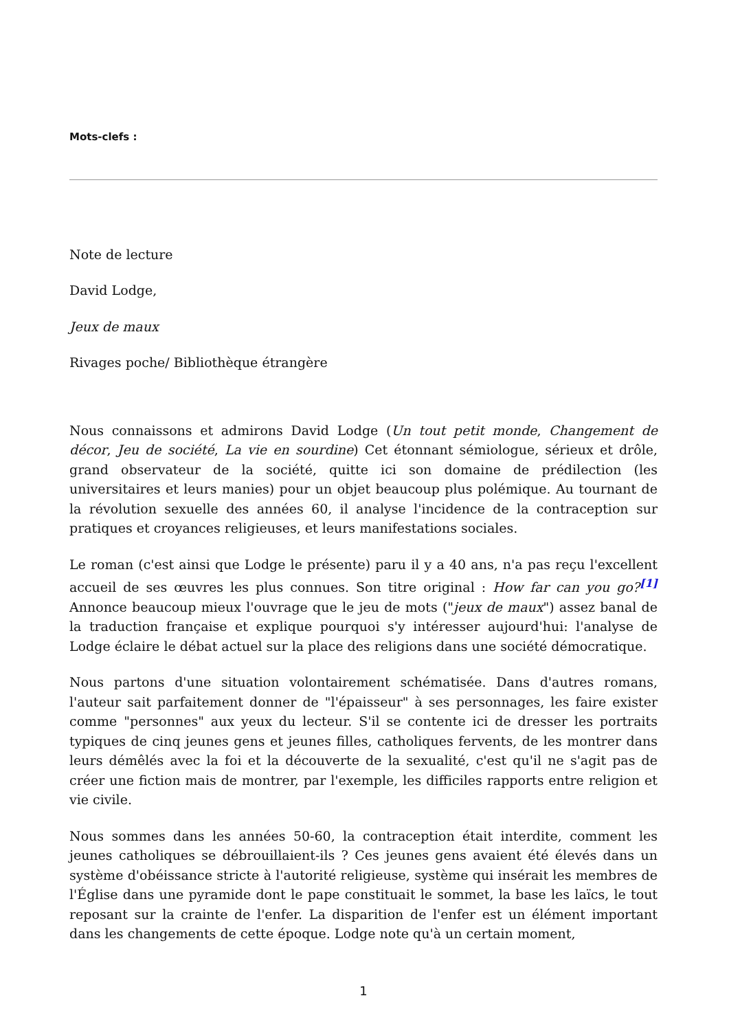Mots-clefs :
Note de lecture
David Lodge,
Jeux de maux
Rivages poche/ Bibliothèque étrangère
Nous connaissons et admirons David Lodge (Un tout petit monde, Changement de décor, Jeu de société, La vie en sourdine) Cet étonnant sémiologue, sérieux et drôle, grand observateur de la société, quitte ici son domaine de prédilection (les universitaires et leurs manies) pour un objet beaucoup plus polémique. Au tournant de la révolution sexuelle des années 60, il analyse l'incidence de la contraception sur pratiques et croyances religieuses, et leurs manifestations sociales.
Le roman (c'est ainsi que Lodge le présente) paru il y a 40 ans, n'a pas reçu l'excellent accueil de ses œuvres les plus connues. Son titre original : How far can you go?<sup>[1]</sup> Annonce beaucoup mieux l'ouvrage que le jeu de mots ("jeux de maux") assez banal de la traduction française et explique pourquoi s'y intéresser aujourd'hui: l'analyse de Lodge éclaire le débat actuel sur la place des religions dans une société démocratique.
Nous partons d'une situation volontairement schématisée. Dans d'autres romans, l'auteur sait parfaitement donner de "l'épaisseur" à ses personnages, les faire exister comme "personnes" aux yeux du lecteur. S'il se contente ici de dresser les portraits typiques de cinq jeunes gens et jeunes filles, catholiques fervents, de les montrer dans leurs démêlés avec la foi et la découverte de la sexualité, c'est qu'il ne s'agit pas de créer une fiction mais de montrer, par l'exemple, les difficiles rapports entre religion et vie civile.
Nous sommes dans les années 50-60, la contraception était interdite, comment les jeunes catholiques se débrouillaient-ils ? Ces jeunes gens avaient été élevés dans un système d'obéissance stricte à l'autorité religieuse, système qui insérait les membres de l'Église dans une pyramide dont le pape constituait le sommet, la base les laïcs, le tout reposant sur la crainte de l'enfer. La disparition de l'enfer est un élément important dans les changements de cette époque. Lodge note qu'à un certain moment,
1